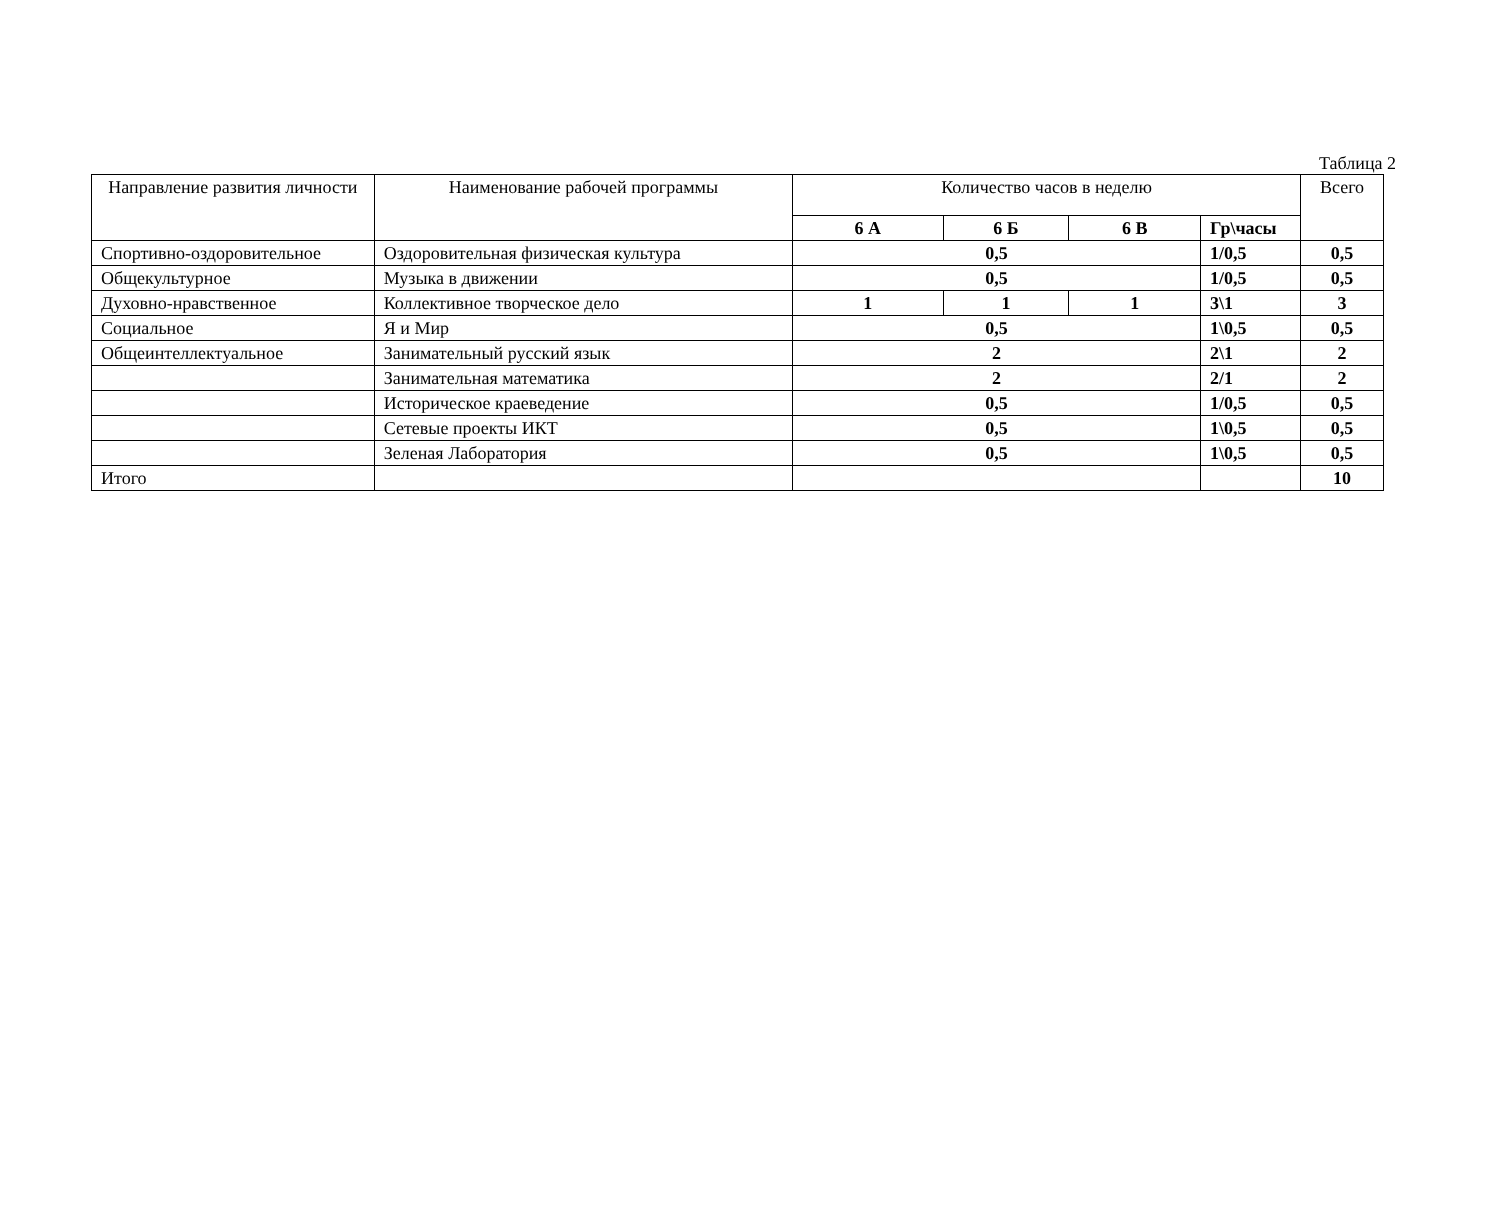Таблица 2
| Направление развития личности | Наименование рабочей программы | Количество часов в неделю | | | | Всего |
| --- | --- | --- | --- | --- | --- | --- |
| | | 6 А | 6 Б | 6 В | Гр\часы | |
| Спортивно-оздоровительное | Оздоровительная физическая культура | 0,5 | | | 1/0,5 | 0,5 |
| Общекультурное | Музыка в движении | 0,5 | | | 1/0,5 | 0,5 |
| Духовно-нравственное | Коллективное творческое дело | 1 | 1 | 1 | 3\1 | 3 |
| Социальное | Я и Мир | 0,5 | | | 1\0,5 | 0,5 |
| Общеинтеллектуальное | Занимательный русский язык | 2 | | | 2\1 | 2 |
| | Занимательная математика | 2 | | | 2/1 | 2 |
| | Историческое краеведение | 0,5 | | | 1/0,5 | 0,5 |
| | Сетевые проекты ИКТ | 0,5 | | | 1\0,5 | 0,5 |
| | Зеленая Лаборатория | 0,5 | | | 1\0,5 | 0,5 |
| Итого | | | | | | 10 |